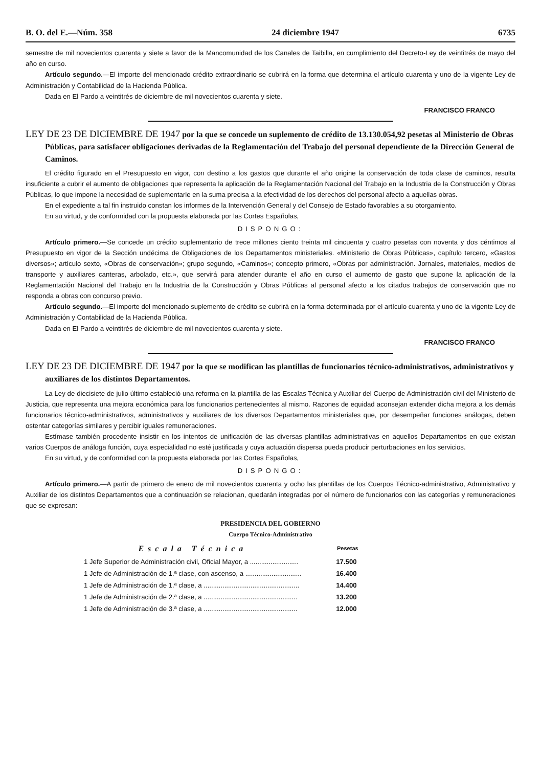B. O. del E.—Núm. 358 24 diciembre 1947 6735
semestre de mil novecientos cuarenta y siete a favor de la Mancomunidad de los Canales de Taibilla, en cumplimiento del Decreto-Ley de veintitrés de mayo del año en curso.
Artículo segundo.—El importe del mencionado crédito extraordinario se cubrirá en la forma que determina el artículo cuarenta y uno de la vigente Ley de Administración y Contabilidad de la Hacienda Pública.
Dada en El Pardo a veintitrés de diciembre de mil novecientos cuarenta y siete.
FRANCISCO FRANCO
LEY DE 23 DE DICIEMBRE DE 1947 por la que se concede un suplemento de crédito de 13.130.054,92 pesetas al Ministerio de Obras Públicas, para satisfacer obligaciones derivadas de la Reglamentación del Trabajo del personal dependiente de la Dirección General de Caminos.
El crédito figurado en el Presupuesto en vigor, con destino a los gastos que durante el año origine la conservación de toda clase de caminos, resulta insuficiente a cubrir el aumento de obligaciones que representa la aplicación de la Reglamentación Nacional del Trabajo en la Industria de la Construcción y Obras Públicas, lo que impone la necesidad de suplementarle en la suma precisa a la efectividad de los derechos del personal afecto a aquellas obras.
En el expediente a tal fin instruido constan los informes de la Intervención General y del Consejo de Estado favorables a su otorgamiento.
En su virtud, y de conformidad con la propuesta elaborada por las Cortes Españolas,
DISPONGO:
Artículo primero.—Se concede un crédito suplementario de trece millones ciento treinta mil cincuenta y cuatro pesetas con noventa y dos céntimos al Presupuesto en vigor de la Sección undécima de Obligaciones de los Departamentos ministeriales. «Ministerio de Obras Públicas», capítulo tercero, «Gastos diversos»; artículo sexto, «Obras de conservación»; grupo segundo, «Caminos»; concepto primero, «Obras por administración. Jornales, materiales, medios de transporte y auxiliares canteras, arbolado, etc.», que servirá para atender durante el año en curso el aumento de gasto que supone la aplicación de la Reglamentación Nacional del Trabajo en la Industria de la Construcción y Obras Públicas al personal afecto a los citados trabajos de conservación que no responda a obras con concurso previo.
Artículo segundo.—El importe del mencionado suplemento de crédito se cubrirá en la forma determinada por el artículo cuarenta y uno de la vigente Ley de Administración y Contabilidad de la Hacienda Pública.
Dada en El Pardo a veintitrés de diciembre de mil novecientos cuarenta y siete.
FRANCISCO FRANCO
LEY DE 23 DE DICIEMBRE DE 1947 por la que se modifican las plantillas de funcionarios técnico-administrativos, administrativos y auxiliares de los distintos Departamentos.
La Ley de diecisiete de julio último estableció una reforma en la plantilla de las Escalas Técnica y Auxiliar del Cuerpo de Administración civil del Ministerio de Justicia, que representa una mejora económica para los funcionarios pertenecientes al mismo. Razones de equidad aconsejan extender dicha mejora a los demás funcionarios técnico-administrativos, administrativos y auxiliares de los diversos Departamentos ministeriales que, por desempeñar funciones análogas, deben ostentar categorías similares y percibir iguales remuneraciones.
Estímase también procedente insistir en los intentos de unificación de las diversas plantillas administrativas en aquellos Departamentos en que existan varios Cuerpos de análoga función, cuya especialidad no esté justificada y cuya actuación dispersa pueda producir perturbaciones en los servicios.
En su virtud, y de conformidad con la propuesta elaborada por las Cortes Españolas,
DISPONGO:
Artículo primero.—A partir de primero de enero de mil novecientos cuarenta y ocho las plantillas de los Cuerpos Técnico-administrativo, Administrativo y Auxiliar de los distintos Departamentos que a continuación se relacionan, quedarán integradas por el número de funcionarios con las categorías y remuneraciones que se expresan:
PRESIDENCIA DEL GOBIERNO
Cuerpo Técnico-Administrativo
| Escala Técnica | Pesetas |
| --- | --- |
| 1 Jefe Superior de Administración civil, Oficial Mayor, a .......................... | 17.500 |
| 1 Jefe de Administración de 1.ª clase, con ascenso, a .............................. | 16.400 |
| 1 Jefe de Administración de 1.ª clase, a ................................................... | 14.400 |
| 1 Jefe de Administración de 2.ª clase, a .................................................. | 13.200 |
| 1 Jefe de Administración de 3.ª clase, a .................................................. | 12.000 |